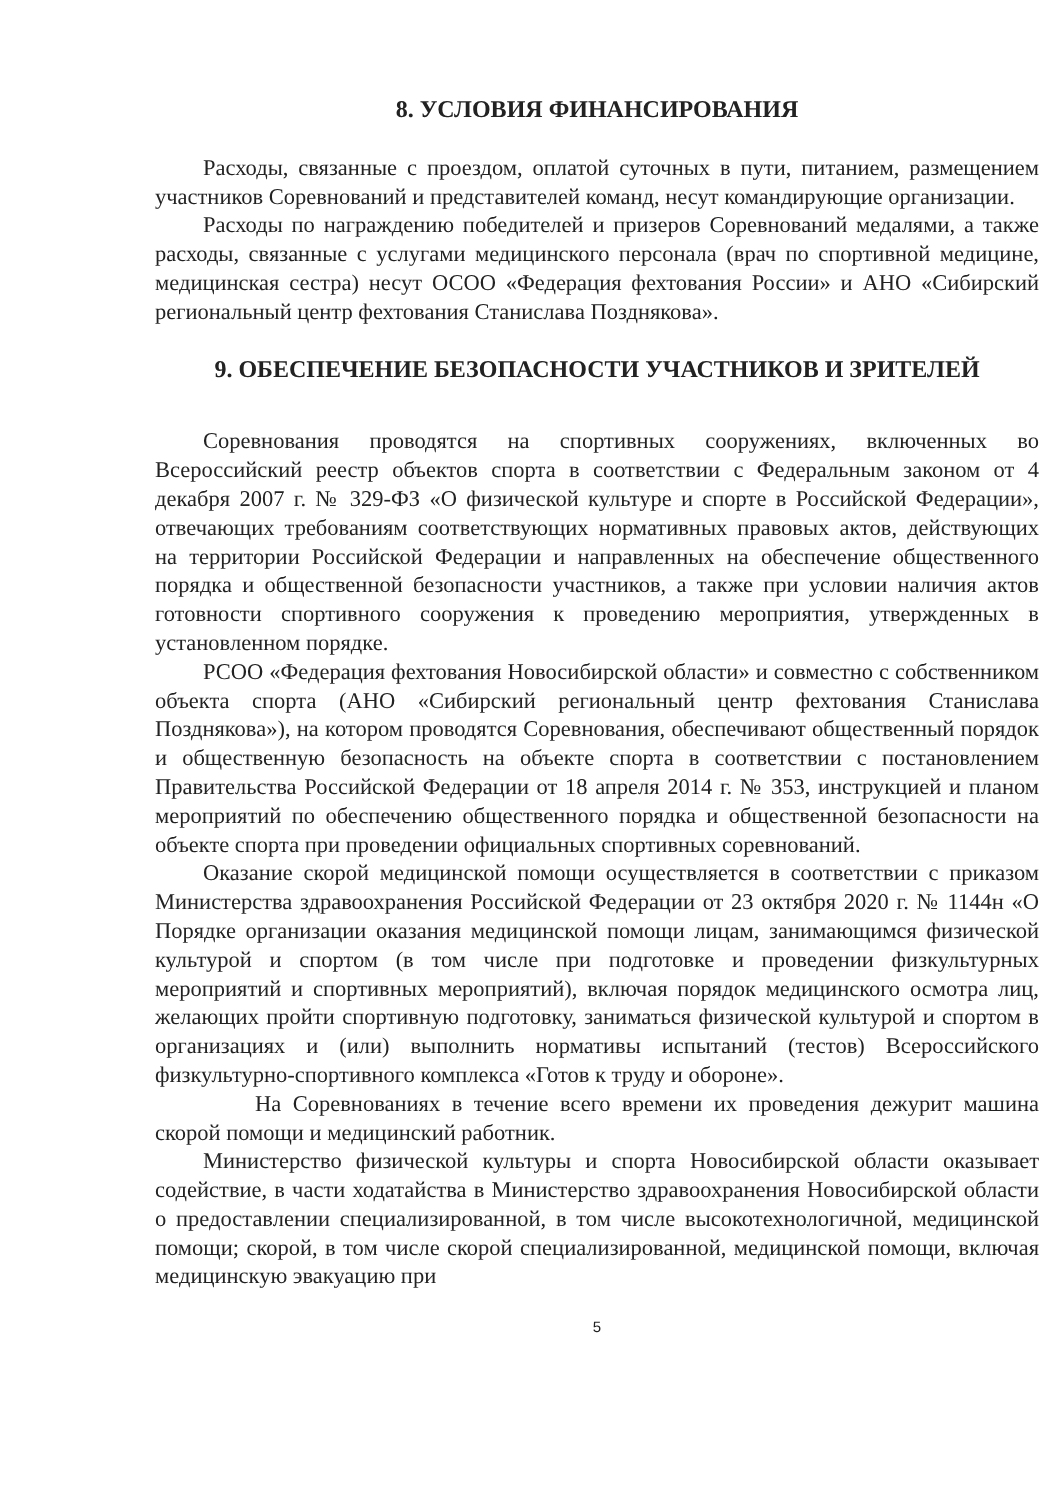8. УСЛОВИЯ ФИНАНСИРОВАНИЯ
Расходы, связанные с проездом, оплатой суточных в пути, питанием, размещением участников Соревнований и представителей команд, несут командирующие организации.
Расходы по награждению победителей и призеров Соревнований медалями, а также расходы, связанные с услугами медицинского персонала (врач по спортивной медицине, медицинская сестра) несут ОСОО «Федерация фехтования России» и АНО «Сибирский региональный центр фехтования Станислава Позднякова».
9. ОБЕСПЕЧЕНИЕ БЕЗОПАСНОСТИ УЧАСТНИКОВ И ЗРИТЕЛЕЙ
Соревнования проводятся на спортивных сооружениях, включенных во Всероссийский реестр объектов спорта в соответствии с Федеральным законом от 4 декабря 2007 г. № 329-ФЗ «О физической культуре и спорте в Российской Федерации», отвечающих требованиям соответствующих нормативных правовых актов, действующих на территории Российской Федерации и направленных на обеспечение общественного порядка и общественной безопасности участников, а также при условии наличия актов готовности спортивного сооружения к проведению мероприятия, утвержденных в установленном порядке.
РСОО «Федерация фехтования Новосибирской области» и совместно с собственником объекта спорта (АНО «Сибирский региональный центр фехтования Станислава Позднякова»), на котором проводятся Соревнования, обеспечивают общественный порядок и общественную безопасность на объекте спорта в соответствии с постановлением Правительства Российской Федерации от 18 апреля 2014 г. № 353, инструкцией и планом мероприятий по обеспечению общественного порядка и общественной безопасности на объекте спорта при проведении официальных спортивных соревнований.
Оказание скорой медицинской помощи осуществляется в соответствии с приказом Министерства здравоохранения Российской Федерации от 23 октября 2020 г. № 1144н «О Порядке организации оказания медицинской помощи лицам, занимающимся физической культурой и спортом (в том числе при подготовке и проведении физкультурных мероприятий и спортивных мероприятий), включая порядок медицинского осмотра лиц, желающих пройти спортивную подготовку, заниматься физической культурой и спортом в организациях и (или) выполнить нормативы испытаний (тестов) Всероссийского физкультурно-спортивного комплекса «Готов к труду и обороне».
На Соревнованиях в течение всего времени их проведения дежурит машина скорой помощи и медицинский работник.
Министерство физической культуры и спорта Новосибирской области оказывает содействие, в части ходатайства в Министерство здравоохранения Новосибирской области о предоставлении специализированной, в том числе высокотехнологичной, медицинской помощи; скорой, в том числе скорой специализированной, медицинской помощи, включая медицинскую эвакуацию при
5